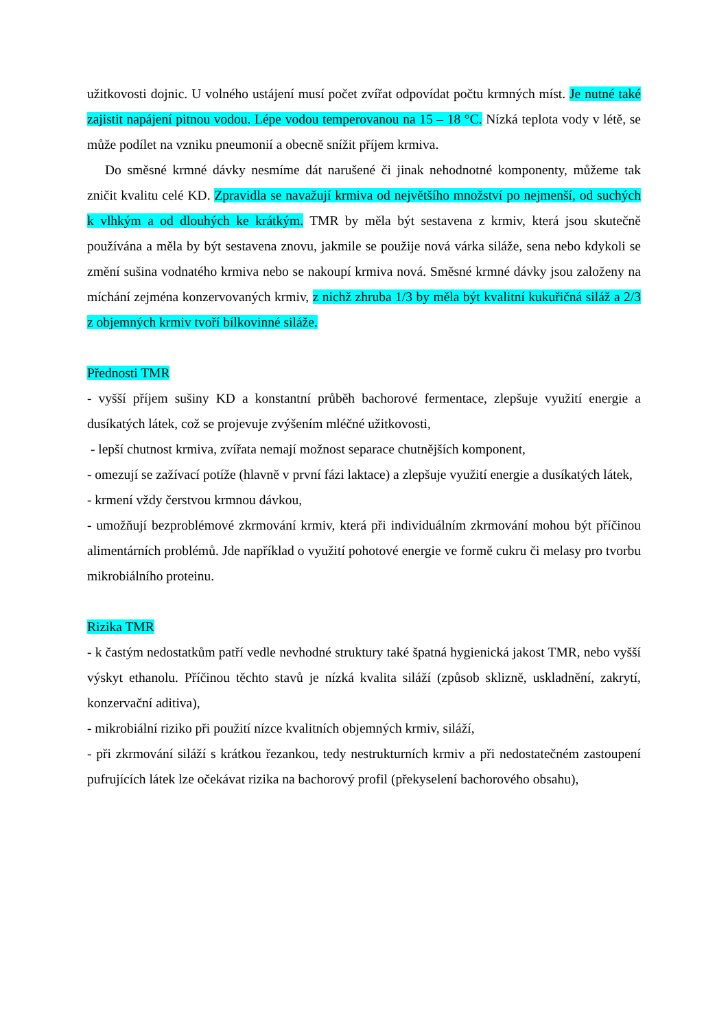užitkovosti dojnic. U volného ustájení musí počet zvířat odpovídat počtu krmných míst. Je nutné také zajistit napájení pitnou vodou. Lépe vodou temperovanou na 15 – 18 °C. Nízká teplota vody v létě, se může podílet na vzniku pneumonií a obecně snížit příjem krmiva.
Do směsné krmné dávky nesmíme dát narušené či jinak nehodnotné komponenty, můžeme tak zničit kvalitu celé KD. Zpravidla se navažují krmiva od největšího množství po nejmenší, od suchých k vlhkým a od dlouhých ke krátkým. TMR by měla být sestavena z krmiv, která jsou skutečně používána a měla by být sestavena znovu, jakmile se použije nová várka siláže, sena nebo kdykoli se změní sušina vodnatého krmiva nebo se nakoupí krmiva nová. Směsné krmné dávky jsou založeny na míchání zejména konzervovaných krmiv, z nichž zhruba 1/3 by měla být kvalitní kukuřičná siláž a 2/3 z objemných krmiv tvoří bílkovinné siláže.
Přednosti TMR
- vyšší příjem sušiny KD a konstantní průběh bachorové fermentace, zlepšuje využití energie a dusíkatých látek, což se projevuje zvýšením mléčné užitkovosti,
- lepší chutnost krmiva, zvířata nemají možnost separace chutnějších komponent,
- omezují se zažívací potíže (hlavně v první fázi laktace) a zlepšuje využití energie a dusíkatých látek,
- krmení vždy čerstvou krmnou dávkou,
- umožňují bezproblémové zkrmování krmiv, která při individuálním zkrmování mohou být příčinou alimentárních problémů. Jde například o využití pohotové energie ve formě cukru či melasy pro tvorbu mikrobiálního proteinu.
Rizika TMR
- k častým nedostatkům patří vedle nevhodné struktury také špatná hygienická jakost TMR, nebo vyšší výskyt ethanolu. Příčinou těchto stavů je nízká kvalita siláží (způsob sklizně, uskladnění, zakrytí, konzervační aditiva),
- mikrobiální riziko při použití nízce kvalitních objemných krmiv, siláží,
- při zkrmování siláží s krátkou řezankou, tedy nestrukturních krmiv a při nedostatečném zastoupení pufrujících látek lze očekávat rizika na bachorový profil (překyselení bachorového obsahu),